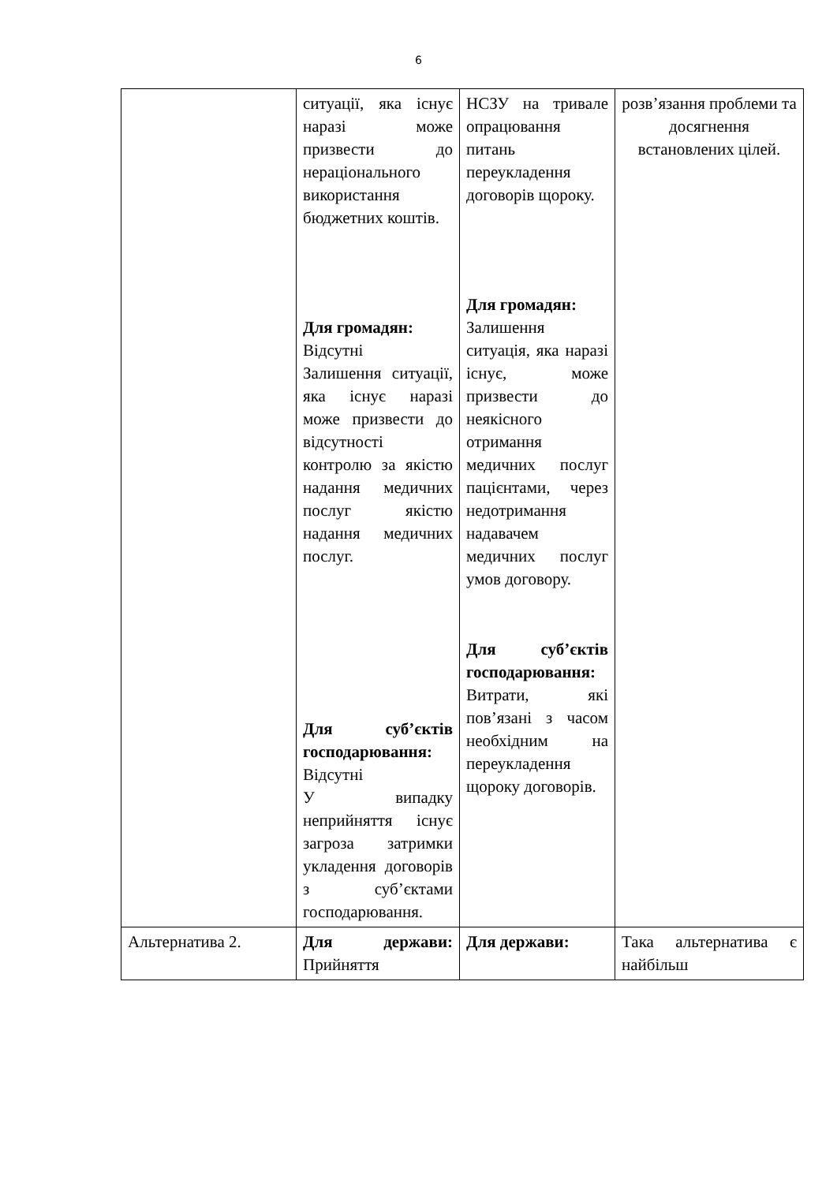6
| | ситуації, яка існує наразі може призвести до нераціонального використання бюджетних коштів. Для громадян: Відсутні Залишення ситуації, яка існує наразі може призвести до відсутності контролю за якістю надання медичних послуг якістю надання медичних послуг. Для суб’єктів господарювання: Відсутні У випадку неприйняття існує загроза затримки укладення договорів з суб’єктами господарювання. | НСЗУ на тривале опрацювання питань переукладення договорів щороку. Для громадян: Залишення ситуація, яка наразі існує, може призвести до неякісного отримання медичних послуг пацієнтами, через недотримання надавачем медичних послуг умов договору. Для суб’єктів господарювання: Витрати, які пов’язані з часом необхідним на переукладення щороку договорів. | розв’язання проблеми та досягнення встановлених цілей. |
| Альтернатива 2. | Для держави: Прийняття | Для держави: | Така альтернатива є найбільш |